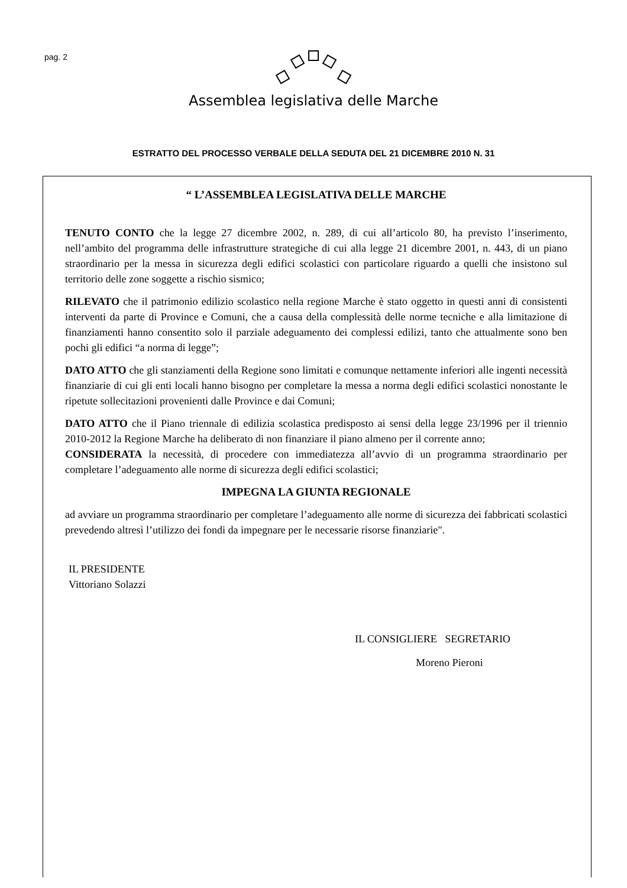pag. 2
Assemblea legislativa delle Marche
ESTRATTO DEL PROCESSO VERBALE DELLA SEDUTA DEL 21 DICEMBRE 2010 N. 31
“ L’ASSEMBLEA LEGISLATIVA DELLE MARCHE
TENUTO CONTO che la legge 27 dicembre 2002, n. 289, di cui all’articolo 80, ha previsto l’inserimento, nell’ambito del programma delle infrastrutture strategiche di cui alla legge 21 dicembre 2001, n. 443, di un piano straordinario per la messa in sicurezza degli edifici scolastici con particolare riguardo a quelli che insistono sul territorio delle zone soggette a rischio sismico;
RILEVATO che il patrimonio edilizio scolastico nella regione Marche è stato oggetto in questi anni di consistenti interventi da parte di Province e Comuni, che a causa della complessità delle norme tecniche e alla limitazione di finanziamenti hanno consentito solo il parziale adeguamento dei complessi edilizi, tanto che attualmente sono ben pochi gli edifici “a norma di legge”;
DATO ATTO che gli stanziamenti della Regione sono limitati e comunque nettamente inferiori alle ingenti necessità finanziarie di cui gli enti locali hanno bisogno per completare la messa a norma degli edifici scolastici nonostante le ripetute sollecitazioni provenienti dalle Province e dai Comuni;
DATO ATTO che il Piano triennale di edilizia scolastica predisposto ai sensi della legge 23/1996 per il triennio 2010-2012 la Regione Marche ha deliberato di non finanziare il piano almeno per il corrente anno;
CONSIDERATA la necessità, di procedere con immediatezza all’avvio di un programma straordinario per completare l’adeguamento alle norme di sicurezza degli edifici scolastici;
IMPEGNA LA GIUNTA REGIONALE
ad avviare un programma straordinario per completare l’adeguamento alle norme di sicurezza dei fabbricati scolastici prevedendo altresì l’utilizzo dei fondi da impegnare per le necessarie risorse finanziarie".
IL PRESIDENTE
Vittoriano Solazzi
IL CONSIGLIERE SEGRETARIO
Moreno Pieroni